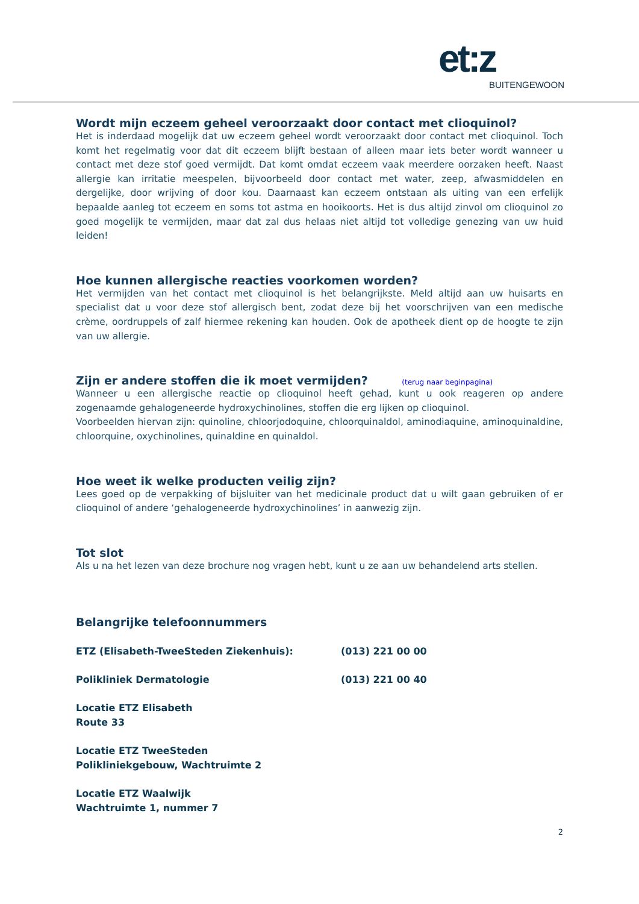et:z
BUITENGEWOON
Wordt mijn eczeem geheel veroorzaakt door contact met clioquinol?
Het is inderdaad mogelijk dat uw eczeem geheel wordt veroorzaakt door contact met clioquinol. Toch komt het regelmatig voor dat dit eczeem blijft bestaan of alleen maar iets beter wordt wanneer u contact met deze stof goed vermijdt. Dat komt omdat eczeem vaak meerdere oorzaken heeft. Naast allergie kan irritatie meespelen, bijvoorbeeld door contact met water, zeep, afwasmiddelen en dergelijke, door wrijving of door kou. Daarnaast kan eczeem ontstaan als uiting van een erfelijk bepaalde aanleg tot eczeem en soms tot astma en hooikoorts. Het is dus altijd zinvol om clioquinol zo goed mogelijk te vermijden, maar dat zal dus helaas niet altijd tot volledige genezing van uw huid leiden!
Hoe kunnen allergische reacties voorkomen worden?
Het vermijden van het contact met clioquinol is het belangrijkste. Meld altijd aan uw huisarts en specialist dat u voor deze stof allergisch bent, zodat deze bij het voorschrijven van een medische crème, oordruppels of zalf hiermee rekening kan houden. Ook de apotheek dient op de hoogte te zijn van uw allergie.
Zijn er andere stoffen die ik moet vermijden? (terug naar beginpagina)
Wanneer u een allergische reactie op clioquinol heeft gehad, kunt u ook reageren op andere zogenaamde gehalogeneerde hydroxychinolines, stoffen die erg lijken op clioquinol.
Voorbeelden hiervan zijn: quinoline, chloorjodoquine, chloorquinaldol, aminodiaquine, aminoquinaldine, chloorquine, oxychinolines, quinaldine en quinaldol.
Hoe weet ik welke producten veilig zijn?
Lees goed op de verpakking of bijsluiter van het medicinale product dat u wilt gaan gebruiken of er clioquinol of andere ‘gehalogeneerde hydroxychinolines’ in aanwezig zijn.
Tot slot
Als u na het lezen van deze brochure nog vragen hebt, kunt u ze aan uw behandelend arts stellen.
Belangrijke telefoonnummers
ETZ (Elisabeth-TweeSteden Ziekenhuis): (013) 221 00 00
Polikliniek Dermatologie (013) 221 00 40
Locatie ETZ Elisabeth
Route 33
Locatie ETZ TweeSteden
Polikliniekgebouw, Wachtruimte 2
Locatie ETZ Waalwijk
Wachtruimte 1, nummer 7
2